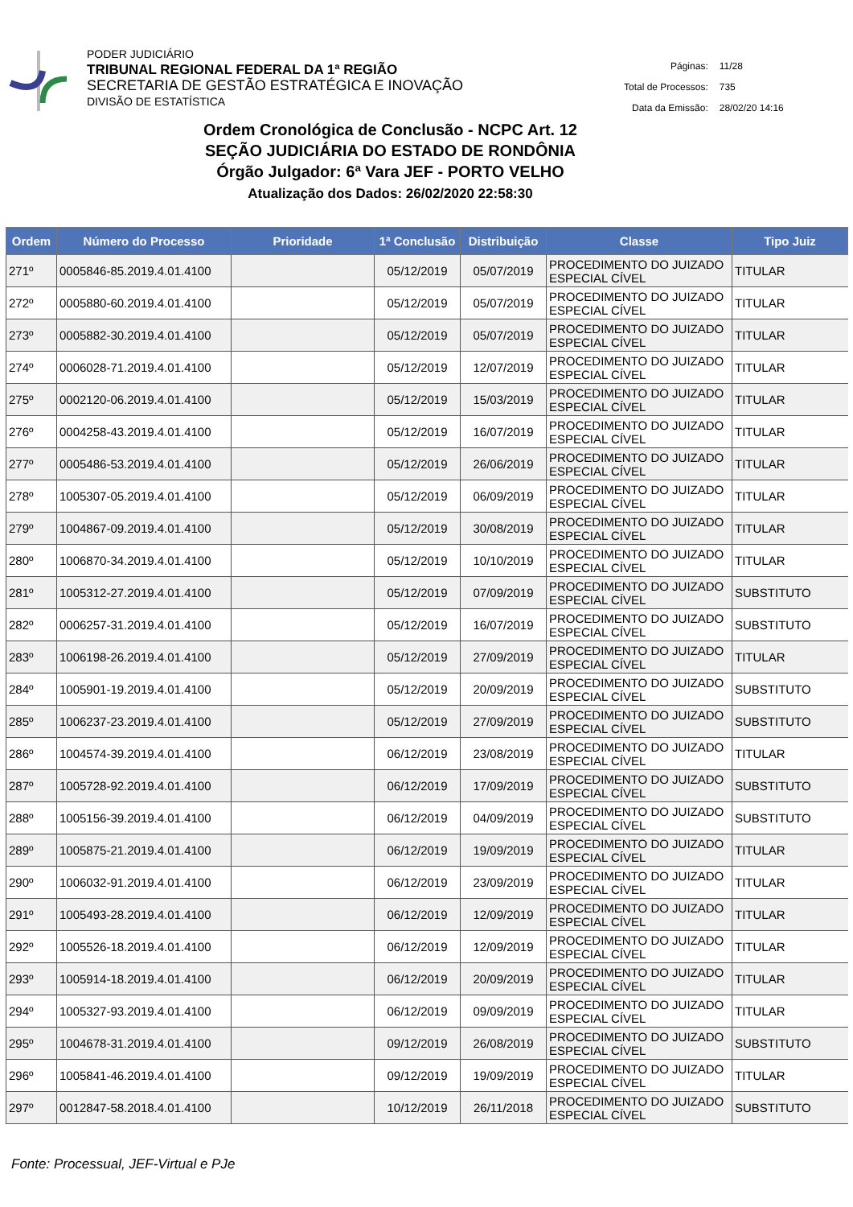PODER JUDICIÁRIO
TRIBUNAL REGIONAL FEDERAL DA 1ª REGIÃO
SECRETARIA DE GESTÃO ESTRATÉGICA E INOVAÇÃO
DIVISÃO DE ESTATÍSTICA
| Páginas: | 11/28 |
| Total de Processos: | 735 |
| Data da Emissão: | 28/02/20 14:16 |
Ordem Cronológica de Conclusão - NCPC Art. 12
SEÇÃO JUDICIÁRIA DO ESTADO DE RONDÔNIA
Órgão Julgador: 6ª Vara JEF - PORTO VELHO
Atualização dos Dados: 26/02/2020 22:58:30
| Ordem | Número do Processo | Prioridade | 1ª Conclusão | Distribuição | Classe | Tipo Juiz |
| --- | --- | --- | --- | --- | --- | --- |
| 271º | 0005846-85.2019.4.01.4100 | | 05/12/2019 | 05/07/2019 | PROCEDIMENTO DO JUIZADO ESPECIAL CÍVEL | TITULAR |
| 272º | 0005880-60.2019.4.01.4100 | | 05/12/2019 | 05/07/2019 | PROCEDIMENTO DO JUIZADO ESPECIAL CÍVEL | TITULAR |
| 273º | 0005882-30.2019.4.01.4100 | | 05/12/2019 | 05/07/2019 | PROCEDIMENTO DO JUIZADO ESPECIAL CÍVEL | TITULAR |
| 274º | 0006028-71.2019.4.01.4100 | | 05/12/2019 | 12/07/2019 | PROCEDIMENTO DO JUIZADO ESPECIAL CÍVEL | TITULAR |
| 275º | 0002120-06.2019.4.01.4100 | | 05/12/2019 | 15/03/2019 | PROCEDIMENTO DO JUIZADO ESPECIAL CÍVEL | TITULAR |
| 276º | 0004258-43.2019.4.01.4100 | | 05/12/2019 | 16/07/2019 | PROCEDIMENTO DO JUIZADO ESPECIAL CÍVEL | TITULAR |
| 277º | 0005486-53.2019.4.01.4100 | | 05/12/2019 | 26/06/2019 | PROCEDIMENTO DO JUIZADO ESPECIAL CÍVEL | TITULAR |
| 278º | 1005307-05.2019.4.01.4100 | | 05/12/2019 | 06/09/2019 | PROCEDIMENTO DO JUIZADO ESPECIAL CÍVEL | TITULAR |
| 279º | 1004867-09.2019.4.01.4100 | | 05/12/2019 | 30/08/2019 | PROCEDIMENTO DO JUIZADO ESPECIAL CÍVEL | TITULAR |
| 280º | 1006870-34.2019.4.01.4100 | | 05/12/2019 | 10/10/2019 | PROCEDIMENTO DO JUIZADO ESPECIAL CÍVEL | TITULAR |
| 281º | 1005312-27.2019.4.01.4100 | | 05/12/2019 | 07/09/2019 | PROCEDIMENTO DO JUIZADO ESPECIAL CÍVEL | SUBSTITUTO |
| 282º | 0006257-31.2019.4.01.4100 | | 05/12/2019 | 16/07/2019 | PROCEDIMENTO DO JUIZADO ESPECIAL CÍVEL | SUBSTITUTO |
| 283º | 1006198-26.2019.4.01.4100 | | 05/12/2019 | 27/09/2019 | PROCEDIMENTO DO JUIZADO ESPECIAL CÍVEL | TITULAR |
| 284º | 1005901-19.2019.4.01.4100 | | 05/12/2019 | 20/09/2019 | PROCEDIMENTO DO JUIZADO ESPECIAL CÍVEL | SUBSTITUTO |
| 285º | 1006237-23.2019.4.01.4100 | | 05/12/2019 | 27/09/2019 | PROCEDIMENTO DO JUIZADO ESPECIAL CÍVEL | SUBSTITUTO |
| 286º | 1004574-39.2019.4.01.4100 | | 06/12/2019 | 23/08/2019 | PROCEDIMENTO DO JUIZADO ESPECIAL CÍVEL | TITULAR |
| 287º | 1005728-92.2019.4.01.4100 | | 06/12/2019 | 17/09/2019 | PROCEDIMENTO DO JUIZADO ESPECIAL CÍVEL | SUBSTITUTO |
| 288º | 1005156-39.2019.4.01.4100 | | 06/12/2019 | 04/09/2019 | PROCEDIMENTO DO JUIZADO ESPECIAL CÍVEL | SUBSTITUTO |
| 289º | 1005875-21.2019.4.01.4100 | | 06/12/2019 | 19/09/2019 | PROCEDIMENTO DO JUIZADO ESPECIAL CÍVEL | TITULAR |
| 290º | 1006032-91.2019.4.01.4100 | | 06/12/2019 | 23/09/2019 | PROCEDIMENTO DO JUIZADO ESPECIAL CÍVEL | TITULAR |
| 291º | 1005493-28.2019.4.01.4100 | | 06/12/2019 | 12/09/2019 | PROCEDIMENTO DO JUIZADO ESPECIAL CÍVEL | TITULAR |
| 292º | 1005526-18.2019.4.01.4100 | | 06/12/2019 | 12/09/2019 | PROCEDIMENTO DO JUIZADO ESPECIAL CÍVEL | TITULAR |
| 293º | 1005914-18.2019.4.01.4100 | | 06/12/2019 | 20/09/2019 | PROCEDIMENTO DO JUIZADO ESPECIAL CÍVEL | TITULAR |
| 294º | 1005327-93.2019.4.01.4100 | | 06/12/2019 | 09/09/2019 | PROCEDIMENTO DO JUIZADO ESPECIAL CÍVEL | TITULAR |
| 295º | 1004678-31.2019.4.01.4100 | | 09/12/2019 | 26/08/2019 | PROCEDIMENTO DO JUIZADO ESPECIAL CÍVEL | SUBSTITUTO |
| 296º | 1005841-46.2019.4.01.4100 | | 09/12/2019 | 19/09/2019 | PROCEDIMENTO DO JUIZADO ESPECIAL CÍVEL | TITULAR |
| 297º | 0012847-58.2018.4.01.4100 | | 10/12/2019 | 26/11/2018 | PROCEDIMENTO DO JUIZADO ESPECIAL CÍVEL | SUBSTITUTO |
Fonte: Processual, JEF-Virtual e PJe